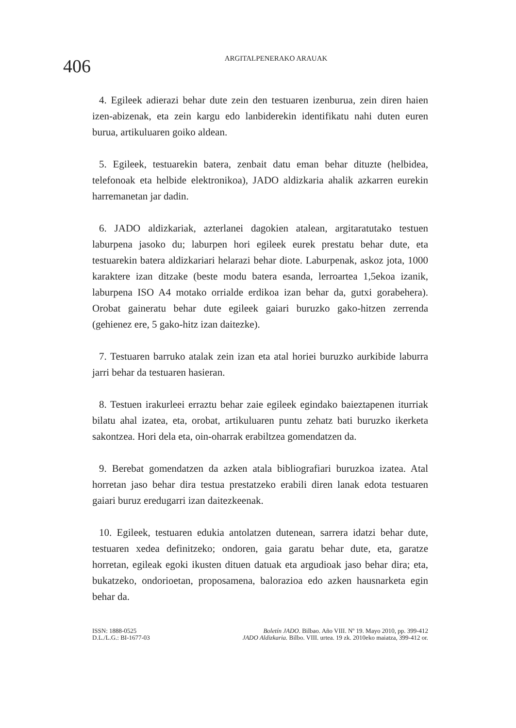406
ARGITALPENERAKO ARAUAK
4. Egileek adierazi behar dute zein den testuaren izenburua, zein diren haien izen-abizenak, eta zein kargu edo lanbiderekin identifikatu nahi duten euren burua, artikuluaren goiko aldean.
5. Egileek, testuarekin batera, zenbait datu eman behar dituzte (helbidea, telefonoak eta helbide elektronikoa), JADO aldizkaria ahalik azkarren eurekin harremanetan jar dadin.
6. JADO aldizkariak, azterlanei dagokien atalean, argitaratutako testuen laburpena jasoko du; laburpen hori egileek eurek prestatu behar dute, eta testuarekin batera aldizkariari helarazi behar diote. Laburpenak, askoz jota, 1000 karaktere izan ditzake (beste modu batera esanda, lerroartea 1,5ekoa izanik, laburpena ISO A4 motako orrialde erdikoa izan behar da, gutxi gorabehera). Orobat gaineratu behar dute egileek gaiari buruzko gako-hitzen zerrenda (gehienez ere, 5 gako-hitz izan daitezke).
7. Testuaren barruko atalak zein izan eta atal horiei buruzko aurkibide laburra jarri behar da testuaren hasieran.
8. Testuen irakurleei erraztu behar zaie egileek egindako baieztapenen iturriak bilatu ahal izatea, eta, orobat, artikuluaren puntu zehatz bati buruzko ikerketa sakontzea. Hori dela eta, oin-oharrak erabiltzea gomendatzen da.
9. Berebat gomendatzen da azken atala bibliografiari buruzkoa izatea. Atal horretan jaso behar dira testua prestatzeko erabili diren lanak edota testuaren gaiari buruz eredugarri izan daitezkeenak.
10. Egileek, testuaren edukia antolatzen dutenean, sarrera idatzi behar dute, testuaren xedea definitzeko; ondoren, gaia garatu behar dute, eta, garatze horretan, egileak egoki ikusten dituen datuak eta argudioak jaso behar dira; eta, bukatzeko, ondorioetan, proposamena, balorazioa edo azken hausnarketa egin behar da.
ISSN: 1888-0525
D.L./L.G.: BI-1677-03
Boletín JADO. Bilbao. Año VIII. Nº 19. Mayo 2010, pp. 399-412
JADO Aldizkaria. Bilbo. VIII. urtea. 19 zk. 2010eko maiatza, 399-412 or.